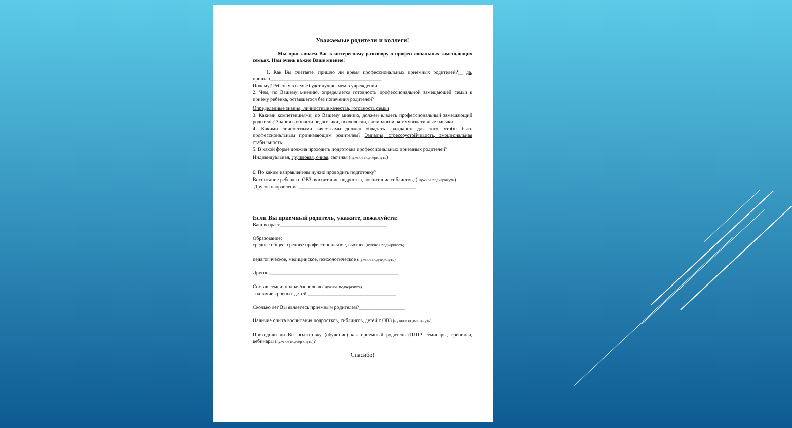Уважаемые родители и коллеги!
Мы приглашаем Вас к интересному разговору о профессиональных замещающих семьях. Нам очень важно Ваше мнение!
1. Как Вы считаете, пришло ли время профессиональных приемных родителей?__ да, пришло____________________________________________
Почему? Ребенку в семье будет лучше, чем в учреждении
2. Чем, по Вашему мнению, определяется готовность профессиональной замещающей семьи к приёму ребёнка, оставшегося без попечения родителей?
Определенные знания, личностные качества, готовность семьи
3. Какими компетенциями, по Вашему мнению, должен владеть профессиональный замещающий родитель? Знания в области педагогики, психологии, физиологии, коммуникативные навыки
4. Какими личностными качествами должен обладать гражданин для того, чтобы быть профессиональным принимающим родителем? Эмпатия, стрессоустойчивость, эмоциональная стабильность
5. В какой форме должна проходить подготовка профессиональных приемных родителей?
Индивидуальная, групповая, очная, заочная (нужное подчеркнуть)
6. По каким направлениям нужно проводить подготовку?
Воспитание ребенка с ОВЗ, воспитание подростка, воспитание сиблингов, ( нужное подчеркнуть)
Другое направление ______________________________________________
Если Вы приемный родитель, укажите, пожалуйста:
Ваш возраст__________________________________________
Образование:
среднее общее, среднее профессиональное, высшее (нужное подчеркнуть)
педагогическое, медицинское, психологическое (нужное подчеркнуть)
Другое ___________________________________________________
Состав семьи: полная/неполная ( нужное подчеркнуть)
наличие кровных детей ___________________________________
Сколько лет Вы являетесь приемным родителем?__________________
Наличие опыта воспитания подростков, сиблингов, детей с ОВЗ (нужное подчеркнуть)
Проходили ли Вы подготовку (обучение) как приемный родитель (ШПР, семинары, тренинги, вебинары (нужное подчеркнуть)?
Спасибо!